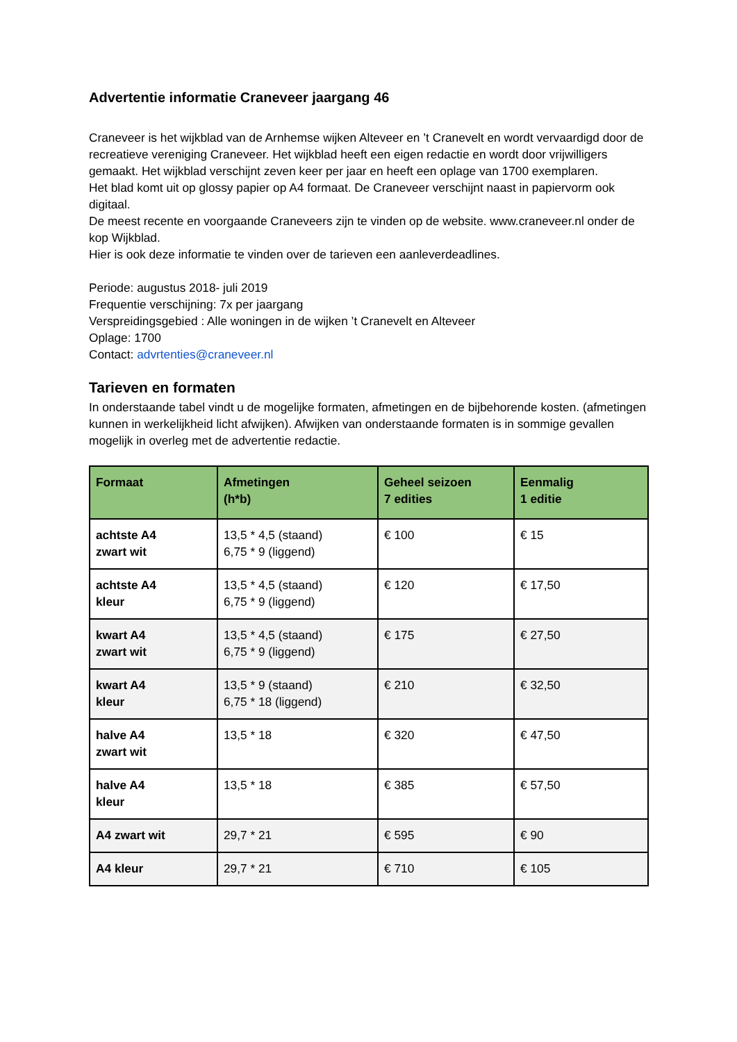Advertentie informatie Craneveer jaargang 46
Craneveer is het wijkblad van de Arnhemse wijken Alteveer en ’t Cranevelt en wordt vervaardigd door de recreatieve vereniging Craneveer. Het wijkblad heeft een eigen redactie en wordt door vrijwilligers gemaakt. Het wijkblad verschijnt zeven keer per jaar en heeft een oplage van 1700 exemplaren.
Het blad komt uit op glossy papier op A4 formaat. De Craneveer verschijnt naast in papiervorm ook digitaal.
De meest recente en voorgaande Craneveers zijn te vinden op de website. www.craneveer.nl onder de kop Wijkblad.
Hier is ook deze informatie te vinden over de tarieven een aanleverdeadlines.
Periode: augustus 2018- juli 2019
Frequentie verschijning: 7x per jaargang
Verspreidingsgebied : Alle woningen in de wijken ’t Cranevelt en Alteveer
Oplage: 1700
Contact: advrtenties@craneveer.nl
Tarieven en formaten
In onderstaande tabel vindt u de mogelijke formaten, afmetingen en de bijbehorende kosten. (afmetingen kunnen in werkelijkheid licht afwijken). Afwijken van onderstaande formaten is in sommige gevallen mogelijk in overleg met de advertentie redactie.
| Formaat | Afmetingen (h*b) | Geheel seizoen 7 edities | Eenmalig 1 editie |
| --- | --- | --- | --- |
| achtste A4 zwart wit | 13,5 * 4,5 (staand) 6,75 * 9 (liggend) | € 100 | € 15 |
| achtste A4 kleur | 13,5 * 4,5 (staand) 6,75 * 9 (liggend) | € 120 | € 17,50 |
| kwart A4 zwart wit | 13,5 * 4,5 (staand) 6,75 * 9 (liggend) | € 175 | € 27,50 |
| kwart A4 kleur | 13,5 * 9 (staand) 6,75 * 18 (liggend) | € 210 | € 32,50 |
| halve A4 zwart wit | 13,5 * 18 | € 320 | € 47,50 |
| halve A4 kleur | 13,5 * 18 | € 385 | € 57,50 |
| A4 zwart wit | 29,7 * 21 | € 595 | € 90 |
| A4 kleur | 29,7 * 21 | € 710 | € 105 |